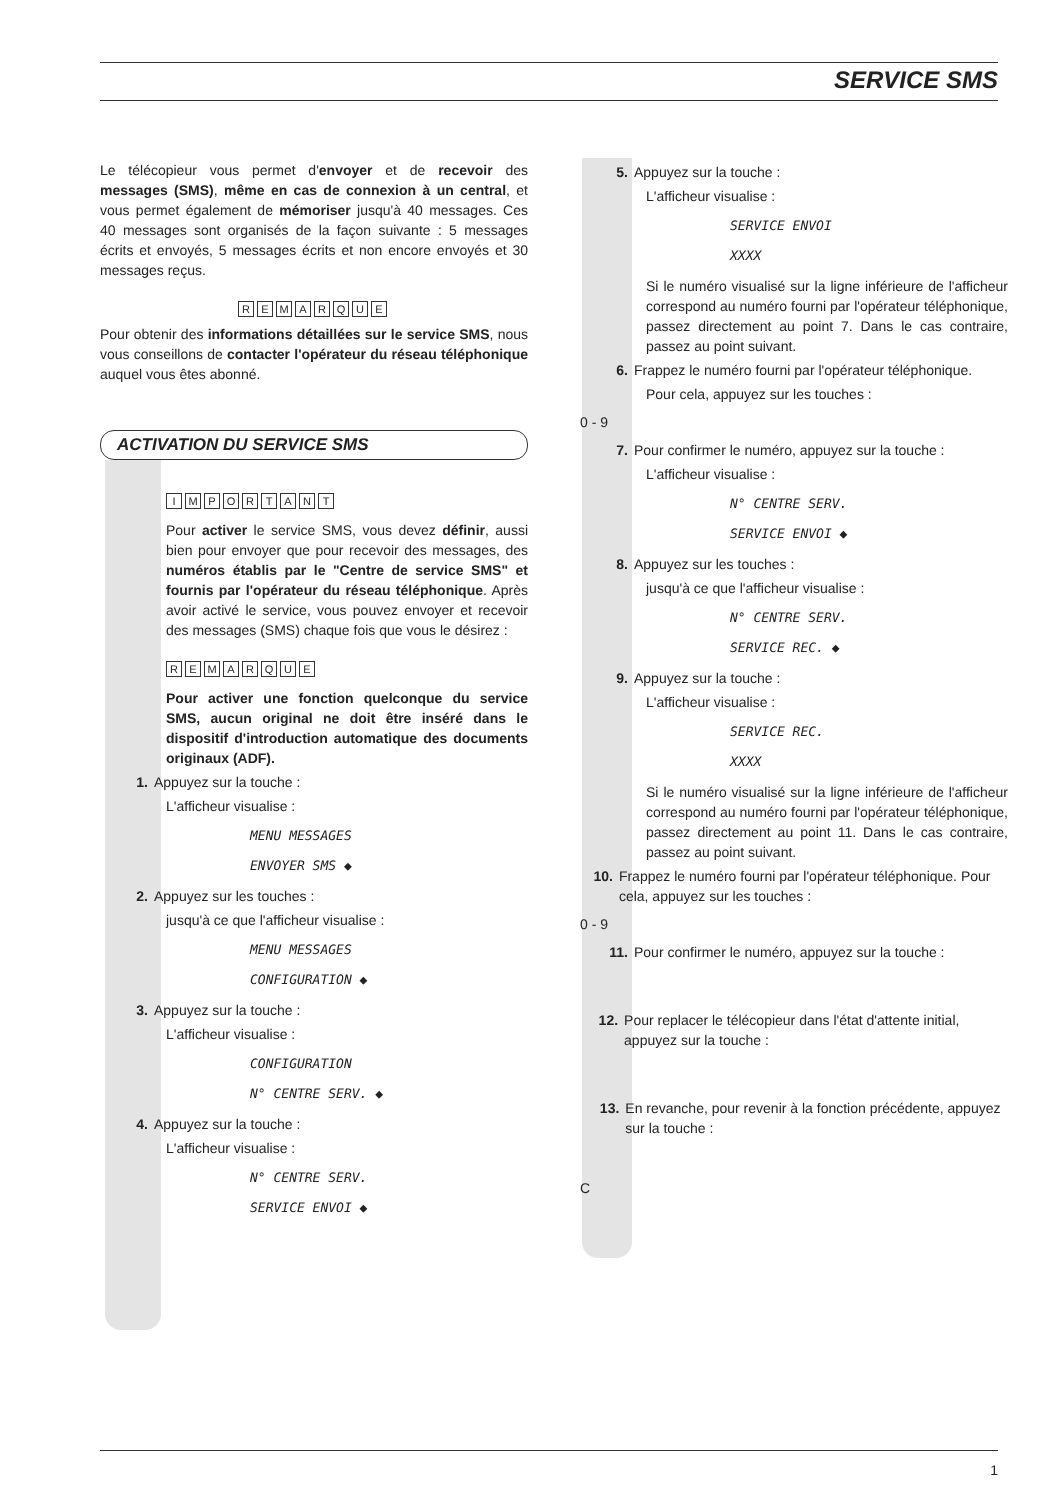SERVICE SMS
Le télécopieur vous permet d'envoyer et de recevoir des messages (SMS), même en cas de connexion à un central, et vous permet également de mémoriser jusqu'à 40 messages. Ces 40 messages sont organisés de la façon suivante : 5 messages écrits et envoyés, 5 messages écrits et non encore envoyés et 30 messages reçus.
REMARQUE
Pour obtenir des informations détaillées sur le service SMS, nous vous conseillons de contacter l'opérateur du réseau téléphonique auquel vous êtes abonné.
ACTIVATION DU SERVICE SMS
IMPORTANT
Pour activer le service SMS, vous devez définir, aussi bien pour envoyer que pour recevoir des messages, des numéros établis par le "Centre de service SMS" et fournis par l'opérateur du réseau téléphonique. Après avoir activé le service, vous pouvez envoyer et recevoir des messages (SMS) chaque fois que vous le désirez :
REMARQUE
Pour activer une fonction quelconque du service SMS, aucun original ne doit être inséré dans le dispositif d'introduction automatique des documents originaux (ADF).
1. Appuyez sur la touche :
L'afficheur visualise :
MENU MESSAGES
ENVOYER SMS ◆
2. Appuyez sur les touches :
jusqu'à ce que l'afficheur visualise :
MENU MESSAGES
CONFIGURATION ◆
3. Appuyez sur la touche :
L'afficheur visualise :
CONFIGURATION
N° CENTRE SERV. ◆
4. Appuyez sur la touche :
L'afficheur visualise :
N° CENTRE SERV.
SERVICE ENVOI ◆
5. Appuyez sur la touche :
L'afficheur visualise :
SERVICE ENVOI
XXXX
Si le numéro visualisé sur la ligne inférieure de l'afficheur correspond au numéro fourni par l'opérateur téléphonique, passez directement au point 7. Dans le cas contraire, passez au point suivant.
6. Frappez le numéro fourni par l'opérateur téléphonique.
Pour cela, appuyez sur les touches :
0 - 9
7. Pour confirmer le numéro, appuyez sur la touche :
L'afficheur visualise :
N° CENTRE SERV.
SERVICE ENVOI ◆
8. Appuyez sur les touches :
jusqu'à ce que l'afficheur visualise :
N° CENTRE SERV.
SERVICE REC. ◆
9. Appuyez sur la touche :
L'afficheur visualise :
SERVICE REC.
XXXX
Si le numéro visualisé sur la ligne inférieure de l'afficheur correspond au numéro fourni par l'opérateur téléphonique, passez directement au point 11. Dans le cas contraire, passez au point suivant.
10. Frappez le numéro fourni par l'opérateur téléphonique. Pour cela, appuyez sur les touches :
0 - 9
11. Pour confirmer le numéro, appuyez sur la touche :
12. Pour replacer le télécopieur dans l'état d'attente initial, appuyez sur la touche :
13. En revanche, pour revenir à la fonction précédente, appuyez sur la touche :
C
1